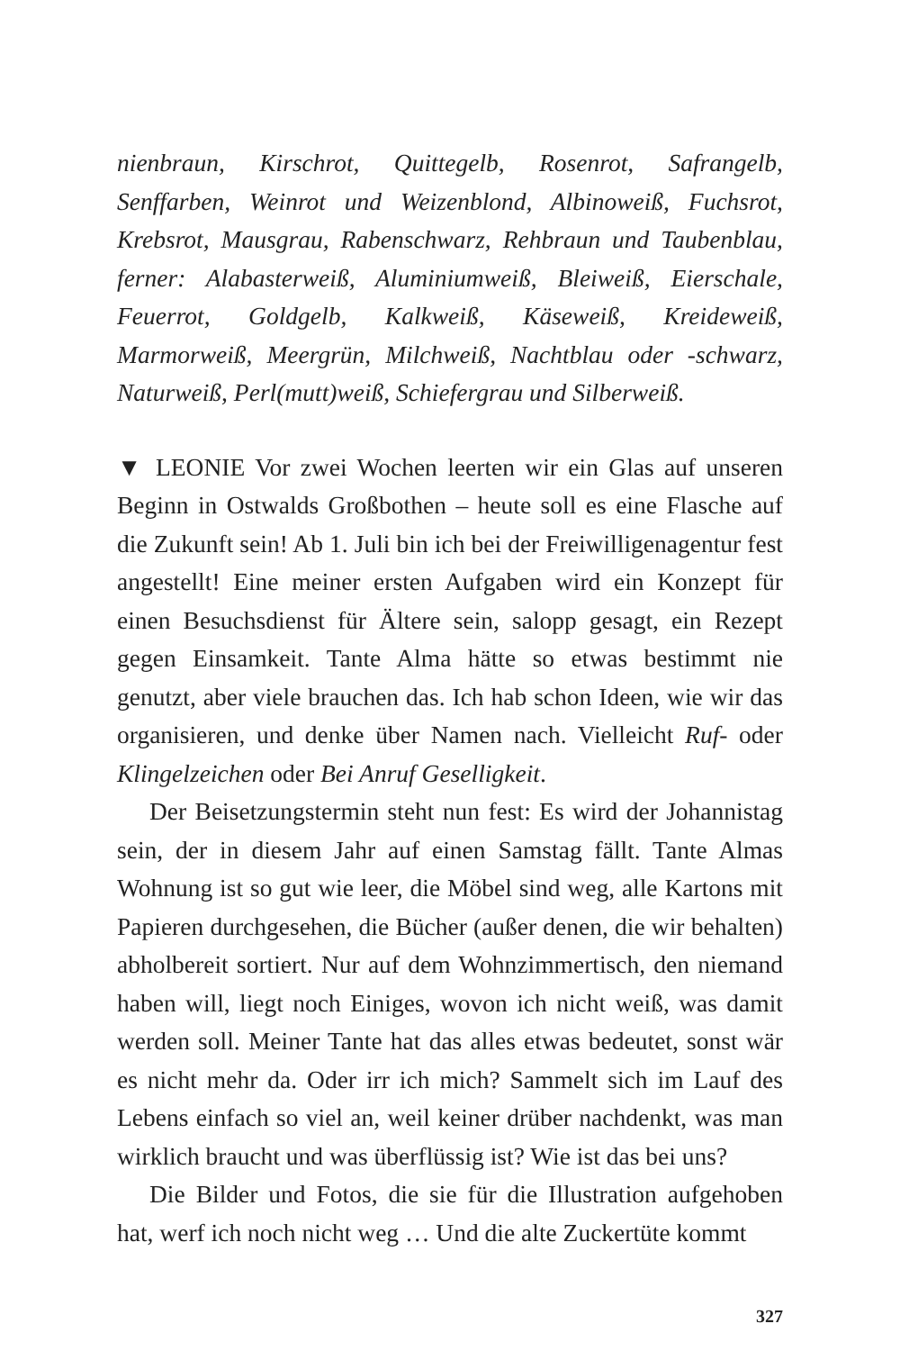nienbraun, Kirschrot, Quittegelb, Rosenrot, Safrangelb, Senffarben, Weinrot und Weizenblond, Albinoweiß, Fuchsrot, Krebsrot, Mausgrau, Rabenschwarz, Rehbraun und Taubenblau, ferner: Alabasterweiß, Aluminiumweiß, Bleiweiß, Eierschale, Feuerrot, Goldgelb, Kalkweiß, Käseweiß, Kreideweiß, Marmorweiß, Meergrün, Milchweiß, Nachtblau oder -schwarz, Naturweiß, Perl(mutt)weiß, Schiefergrau und Silberweiß.
▼ LEONIE Vor zwei Wochen leerten wir ein Glas auf unseren Beginn in Ostwalds Großbothen – heute soll es eine Flasche auf die Zukunft sein! Ab 1. Juli bin ich bei der Freiwilligenagentur fest angestellt! Eine meiner ersten Aufgaben wird ein Konzept für einen Besuchsdienst für Ältere sein, salopp gesagt, ein Rezept gegen Einsamkeit. Tante Alma hätte so etwas bestimmt nie genutzt, aber viele brauchen das. Ich hab schon Ideen, wie wir das organisieren, und denke über Namen nach. Vielleicht Ruf- oder Klingelzeichen oder Bei Anruf Geselligkeit.
Der Beisetzungstermin steht nun fest: Es wird der Johannistag sein, der in diesem Jahr auf einen Samstag fällt. Tante Almas Wohnung ist so gut wie leer, die Möbel sind weg, alle Kartons mit Papieren durchgesehen, die Bücher (außer denen, die wir behalten) abholbereit sortiert. Nur auf dem Wohnzimmertisch, den niemand haben will, liegt noch Einiges, wovon ich nicht weiß, was damit werden soll. Meiner Tante hat das alles etwas bedeutet, sonst wär es nicht mehr da. Oder irr ich mich? Sammelt sich im Lauf des Lebens einfach so viel an, weil keiner drüber nachdenkt, was man wirklich braucht und was überflüssig ist? Wie ist das bei uns?
Die Bilder und Fotos, die sie für die Illustration aufgehoben hat, werf ich noch nicht weg … Und die alte Zuckertüte kommt
327